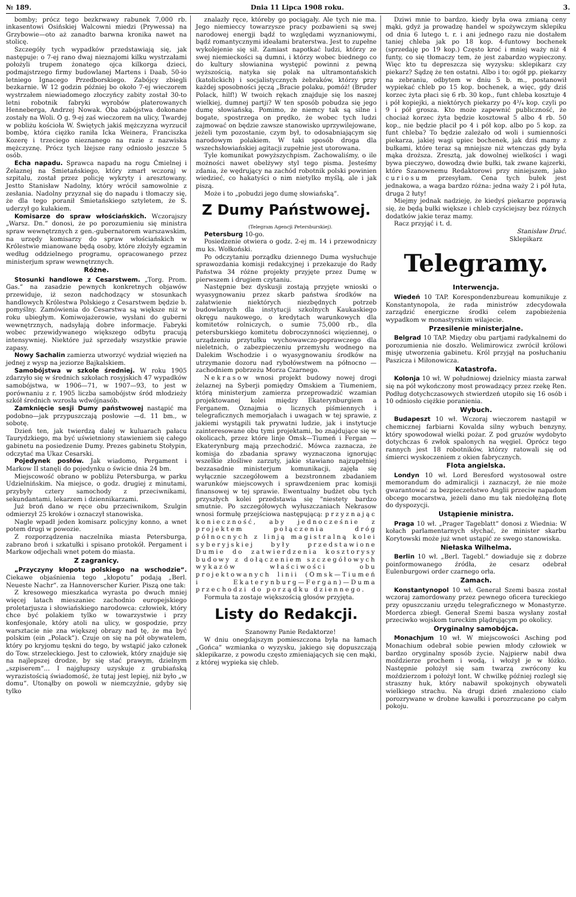№ 189. Dnia 11 Lipca 1908 roku. 3.
bomby; prócz tego bezkrwawy rabunek 7,000 rb. inkasentowi Osińskiej Walcowni miedzi (Prywessa) na Grzybowie—oto aż zanadto barwna kronika nawet na stolicę.
Szczegóły tych wypadków przedstawiają się, jak następuje: o 7-ej rano dwaj nieznajomi kilku wystrzałami położyli trupem żonatego ojca kilkorga dzieci, podmajstrzego firmy budowlanej Martens i Daab, 50-io letniego Ignacego Przedborskiego. Zabójcy zbiegli bezkarnie. W 12 godzin później bo około 7-ej wieczorem wystrzałem niewiadomego złoczyńcy zabity został 30-to letni robotnik fabryki wyrobów platerowanych Henneberga, Andrzej Nowak. Oba zabójstwa dokonane zostały na Woli. O g. 9-ej zaś wieczorem na ulicy, Twardej w pobliżu kościoła W. Świętych jakiś mężczyzna wyrzucił bombę, która ciężko raniła Icka Weinera, Franciszka Kozerę i trzeciego nieznanego na razie z nazwiska mężczyznę. Prócz tych lżejsze rany odniosło jeszcze 5 osób.
Echa napadu. Sprawca napadu na rogu Ćmielnej i Żelaznej na Śmietańskiego, który zmarł wczoraj w szpitalu, został przez policję wykryty i aresztowany. Jestto Stanisław Nadolny, który wrócił samowolnie z zesłania. Nadolny przyznał się do napadu i tłomaczy się, że dla tego poranił Śmietańskiego sztyletem, że S. uderzył go kułakiem.
Komisarze do spraw włościańskich. Wczorajszy „Warsz. Dn.“ donosi, że po porozumieniu się ministra spraw wewnętrznych z gen.-gubernatorem warszawskim, na urzędy komisarzy do spraw włościańskich w Królestwie mianowane będą osoby, które złożyły egzamin według oddzielnego programu, opracowanego przez ministerjum spraw wewnętrznych.
Różne.
Stosunki handlowe z Cesarstwem. „Torg. Prom. Gas.“ na zasadzie pewnych konkretnych objawów przewiduje, iż sezon nadchodzący w stosunkach handlowych Królestwa Polskiego z Cesarstwem będzie b. pomyślny. Zamówienia do Cesarstwa są większe niż w roku ubiegłym. Komiwojażerowie, wysłani do guberni wewnętrznych, nadsyłają dobre informacje. Fabryki wobec przewidywanego większego odbytu pracują intensywniej. Niektóre już sprzedały wszystkie prawie zapasy.
Nowy Sachalin zamierza utworzyć wydział więzień na jednej z wysp na jeziorze Bajkalskiem.
Samobójstwa w szkole średniej. W roku 1905 zdarzyło się w średnich szkołach rosyjskich 47 wypadków samobójstwa, w 1906—71, w 1907—93, to jest w porównaniu z r. 1905 liczba samobójstw śród młodzieży szkół średnich wzrosła wdwójnasób.
Zamknięcie sesji Dumy państwowej nastąpić ma podobno—jak przypuszczają posłowie —d. 11 bm., w sobotę.
Dzień ten, jak twierdzą dalej w kuluarach pałacu Taurydzkiego, ma być uświetniony stawieniem się całego gabinetu na posiedzenie Dumy. Prezes gabinetu Stołypin, odczytać ma Ukaz Cesarski.
Pojedynek posłów. Jak wiadomo, Pergament i Markow II stanęli do pojedynku o świcie dnia 24 bm.
Miejscowość obrano w pobliżu Petersburga, w parku Udzielnińskim. Na miejsce, o godz. drugiej z minutami, przybyły cztery samochody z przeciwnikami, sekundantami, lekarzem i dziennikarzami.
Już broń dano w ręce obu przeciwnikom, Szulgin odmierzył 25 kroków i oznaczył stanowiska.
Nagle wpadł jeden komisarz policyjny konno, a wnet potem drugi w powozie.
Z rozporządzenia naczelnika miasta Petersburga, zabrano broń i szkatułki i spisano protokół. Pergament i Markow odjechali wnet potem do miasta.
Z zagranicy.
„Przyczyny kłopotu polskiego na wschodzie“. Ciekawe objaśnienia tego „kłopotu“ podają „Berl. Neueste Nachr“. za Hannoverscher Kurier. Piszą one tak:
Z kresowego mieszkańca wyrasta po dwuch mniej więcej latach mieszaniec zachodnio europejskiego proletarjusza i słowiańskiego narodowca: człowiek, który chce być polakiem tylko w towarzystwie i przy konfesjonale, który atoli na ulicy, w gospodzie, przy warsztacie nie zna większej obrazy nad tę, że ma być polskim (ein „Polack“). Czuje on się na pół obywatelem, który po kryjomu tęskni do tego, by wstąpić jako członek do Tow. strzeleckiego. Jest to człowiek, który znajduje się na najlepszej drodze, by się stać prawym, dzielnym „szpiserem“... I najgłupszy uzyskuje z grubiańską wyrazistością świadomość, że tutaj jest lepiej, niż było „w domu“. Utonąłby on powoli w niemczyźnie, gdyby się tylko
znalazły ręce, któreby go pociągały. Ale tych nie ma. Jego niemieccy towarzysze pracy pozbawieni są swej narodowej energji bądź to względami wyznaniowymi, bądź romantycznymi ideałami braterstwa. Jest to zupełne wykolejenie się sił. Zamiast napotkać ludzi, którzy ze swej niemieckości są dumni, i którzy wobec biednego co do kultury słowianina występić powinni z pewną wyższością, natyka się polak na ultramontańskich (katolickich) i socjalistycznych żebraków, którzy przy każdej sposobności jęczą „Bracie polaku, pomóż! (Bruder Polack, hilf!) W twoich rękach znajduje się los naszej wielkiej, dumnej partji? W ten sposób pobudza się jego dumę słowiańską. Pomimo, że niemcy tak są silne i bogate, spostrzega on prędko, że wobec tych ludzi zajmować on będzie zawsze stanowisko uprzywilejowane, jeżeli tym pozostanie, czym był, to odosabniającym się narodowym polakiem. W taki sposób droga dla wszechsłowiańskiej agitacji zupełnie jest utorowana.
Tyle komunikat powyższychpism. Zachowaliśmy, o ile możności nawet obelżywy styl tego pisma. Jesteśmy zdania, że wędrujący na zachód robotnik polski powinien wiedzieć, co hakatyści o nim nietylko myślą, ale i jak piszą.
Może i to „pobudzi jego dumę słowiańską“.
Z Dumy Państwowej.
(Telegram Agencji Petersburskiej).
Petersburg 10-go.
Posiedzenie otwiera o godz. 2-ej m. 14 i przewodniczy mu ks. Wołkoński.
Po odczytaniu porządku dziennego Duma wysłuchuje sprawozdania komisji redakcyjnej i przekazuje do Rady Państwa 34 różne projekty przyjęte przez Dumę w pierwszem i drugiem czytaniu.
Następnie bez dyskusji zostają przyjęte wnioski o wyasygnowaniu przez skarb państwa środków na załatwienie niektórych niezbędnych potrzeb budowlanych dla instytucji szkolnych Kaukaskiego okręgu naukowego, o kredytach warunkowych dla komitetów rolniczych, o sumie 75,000 rb., dla petersburskiego komitetu dobroczynności więziennej, o urządzeniu przytułku wychowawczo-poprawczego dla nieletnich, o zabezpieczeniu przemysłu wodnego na Dalekim Wschodzie i o wyasygnowaniu środków na utrzymanie dozoru nad rybołówstwem na północno — zachodniem pobrzeżu Morza Czarnego.
Nekrasow wnosi projekt budowy nowej drogi żelaznej na Syberji pomiędzy Omskiem a Tiumeniem, którą ministerjum zamierza przeprowadzić wzamian projektowanej kolei między Ekaterynburgiem a Ferganem. Oznajmia o licznych piśmiennych i telegraficznych memorjałach i uwagach w tej sprawie, z jakiemi wystąpili tak prywatni ludzie, jak i instytucje zainteresowane obu tymi projektami, bo znajdujące się w okolicach, przez które linje Omsk—Tiumeń i Fergan — Ekaterynburg mają przechodzić. Mówca zaznacza, że komisja do zbadania sprawy wyznaczona ignorując wszelkie złośliwe zarzuty, jakie stawiano najzupełniej bezzasadnie ministerjum komunikacji, zajęła się wyłącznie szczegółowem a bezstronnem zbadaniem warunków miejscowych i sprawdzeniem prac komisji finansowej w tej sprawie. Ewentualny budżet obu tych przyszłych kolei przedstawia się "niestety bardzo smutnie. Po szczegółowych wyłuszczaniach Nekrasow wnosi formułę przejściowa następującą: przyznając konieczność, aby jednocześnie z projektem połączenia dróg północnych z linją magistralną kolei syberyjskiej były przedstawione Dumie do zatwierdzenia kosztorysy budowy z dołączeniem szczegółowych wykazów właściwości obu projektowanych linii (Omsk—Tiumeń i Ekaterynburg—Fergan)—Duma przechodzi do porządku dziennego.
Formuła ta zostaje większością głosów przyjęta.
Listy do Redakcji.
Szanowny Panie Redaktorze!
W dniu onegdajszym pomieszczona była na łamach „Gońca“ wzmianka o wyzysku, jakiego się dopuszczają sklepikarze, z powodu często zmieniających się cen mąki, z której wypieka się chleb.
Dziwi mnie to bardzo, kiedy była owa zmianą ceny mąki, gdyż ja prowadzę handel w spożywczym sklepiku od dnia 6 lutego t. r. i ani jednego razu nie dostałem taniej chleba jak po 18 kop. 4-funtowy bochenek (sprzedaję po 19 kop.) Często kroć i mniej waży niż 4 funty, co się tłomaczy tem, że jest zabardzo wypieczony. Więc kto tu depreszcza się wyzysku: sklepikarz czy piekarz? Sądzę że ten ostatni. Albo i to: ogół pp. piekarzy na zebraniu, odbytem w dniu 5 b. m., postanowił wypiekać chleb po 15 kop. bochenek, a więc, gdy dziś korzec żyta płaci się 6 rb. 30 kop., funt chleba kosztuje 4 i pół kopiejki, a niektórych piekarzy po 4³/₄ kop. czyli po 9 i pół grosza. Kto może zapewnić publiczność, że chociaż korzec żyta będzie kosztował 5 albo 4 rb. 50 kop., nie będzie płacił po 4 i pół kop. albo po 5 kop. za funt chleba? To będzie zależało od woli i sumienności piekarza, jakiej wagi upiec bochenek, jak dziś mamy z bułkami, które teraz są mniejsze niż wtenczas gdy była mąka droższa. Zresztą, jak dowolnej wielkości i wagi bywa pieczywo, dowodzą dwie bułki, tak zwane kajzerki, które Szanownemu Redaktorowi przy niniejszem, jako curiosum przesyłam. Cena tych bułek jest jednakowa, a waga bardzo różna: jedna waży 2 i pół łuta, druga 2 łuty!
Miejmy jednak nadzieję, że kiedyś piekarze poprawią się, że będą bułki większe i chleb czyściejszy bez różnych dodatków jakie teraz mamy.
Racz przyjąć i t. d.
Stanisław Druć.
Sklepikarz
Telegramy.
Interwencja.
Wiedeń 10 TAP. Korespondenzbureau komunikuje z Konstantynopola, że rada ministrów zdecydowała zarządzić energiczne środki celem zapobieżenia wypadkom w monastyrskim wilajecie.
Przesilenie ministerjalne.
Belgrad 10 TAP. Między obu partjami radykalnemi do porozumienia nie doszło. Welimirowicz zwrócił królowi misję utworzenia gabinetu. Król przyjął na posłuchaniu Paszicza i Miłonowicza.
Katastrofa.
Kolonja 10 wł. W południowej dzielnicy miasta zarwał się na pół wykończony most prowadzący przez rzekę Ren. Podług dotychczasowych stwierdzeń utopiło się 16 osób i 10 odniosło ciężkie poranienia.
Wybuch.
Budapeszt 10 wł. Wczoraj wieczorem nastąpił w chemicznej farbiarni Kovalda silny wybuch benzyny, który spowodował wielki pożar. Z pod gruzów wydobyto dotychczas 6 zwłok spalonych na węgiel. Oprócz tego rannych jest 18 robotników, którzy ratowali się od śmierci wyskoczeniem z okien fabrycznych.
Flota angielska.
Londyn 10 wł. Lord Beresford wystosował ostre memorandum do admiralicji i zaznaczył, że nie może gwarantować za bezpieczeństwo Anglii przeciw napadom obcego mocarstwa, jeżeli dano mu tak niedołężną flotę do dyspozycji.
Ustąpienie ministra.
Praga 10 wł. „Prager Tageblatt“ donosi z Wiednia: W kołach parlamentarnych słychać, że minister skarbu Korytowski może już wnet ustąpić ze swego stanowiska.
Niełaska Wilhelma.
Berlin 10 wł. „Berl. Tagebl.“ dowiaduje się z dobrze poinformowanego źródła, że cesarz odebrał Eulenburgowi order czarnego orła.
Zamach.
Konstantynopol 10 wł. Generał Szemi basza został wczoraj zamordowany przez pewnego oficera tureckiego przy opuszczaniu urzędu telegraficznego w Monastyrze. Morderca zbiegł. Generał Szemi basza wysłany został przeciwko wojskom tureckim plądrującym po okolicy.
Oryginalny samobójca.
Monachjum 10 wł. W miejscowości Asching pod Monachium odebrał sobie pewien młody człowiek w bardzo oryginalny sposób życie. Najpierw nabił dwa moździerze prochem i wodą, i włożył je w łóżko. Następnie położył się sam twarzą zwrócony ku moździerzom i położył lont. W chwilkę później rozległ się straszny huk, który nabawił spokojnych obywateli wielkiego strachu. Na drugi dzień znaleziono ciało porozrywane w drobne kawałki i porozrzucane po całym pokoju.